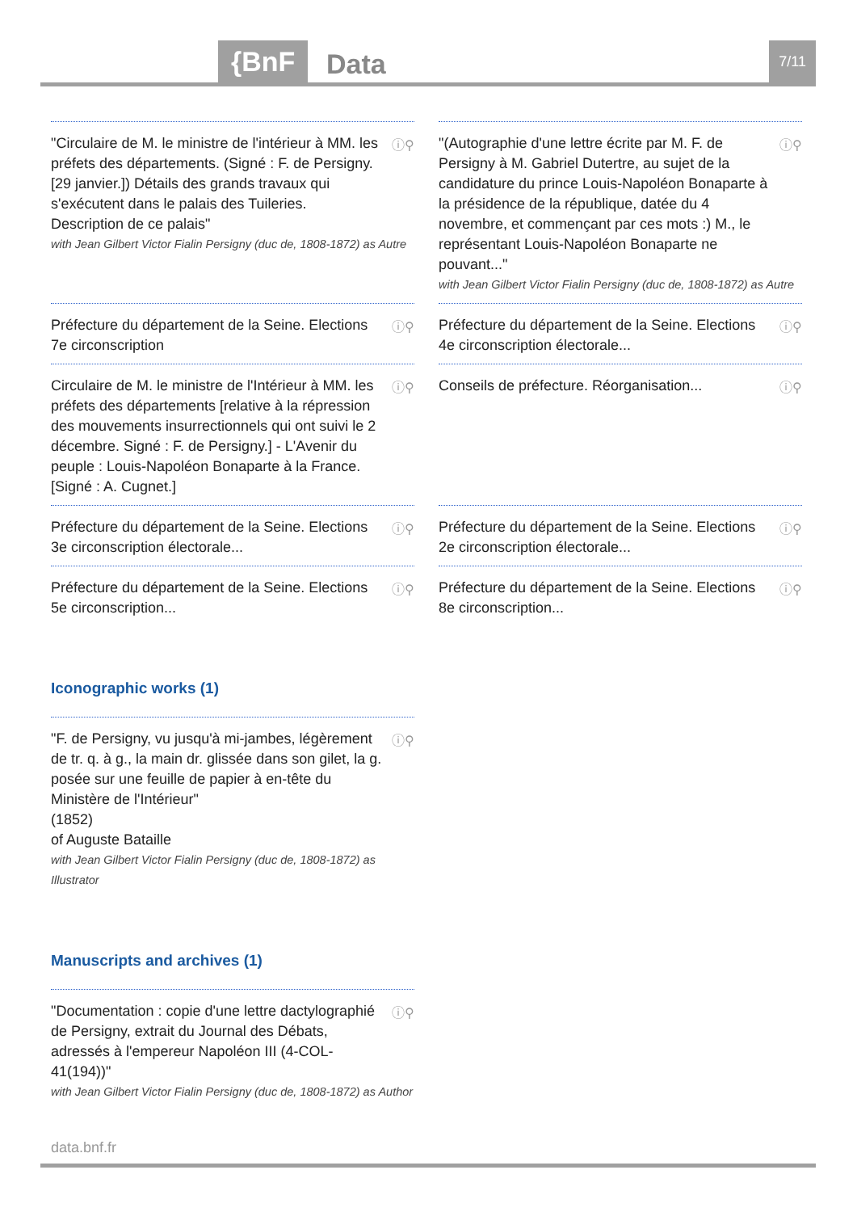{BnF Data 7/11
"Circulaire de M. le ministre de l'intérieur à MM. les préfets des départements. (Signé : F. de Persigny. [29 janvier.]) Détails des grands travaux qui s'exécutent dans le palais des Tuileries. Description de ce palais"
with Jean Gilbert Victor Fialin Persigny (duc de, 1808-1872) as Autre
ⓘ⚲
"(Autographie d'une lettre écrite par M. F. de Persigny à M. Gabriel Dutertre, au sujet de la candidature du prince Louis-Napoléon Bonaparte à la présidence de la république, datée du 4 novembre, et commençant par ces mots :) M., le représentant Louis-Napoléon Bonaparte ne pouvant..."
with Jean Gilbert Victor Fialin Persigny (duc de, 1808-1872) as Autre
ⓘ⚲
Préfecture du département de la Seine. Elections 7e circonscription
ⓘ⚲
Préfecture du département de la Seine. Elections 4e circonscription électorale...
ⓘ⚲
Circulaire de M. le ministre de l'Intérieur à MM. les préfets des départements [relative à la répression des mouvements insurrectionnels qui ont suivi le 2 décembre. Signé : F. de Persigny.] - L'Avenir du peuple : Louis-Napoléon Bonaparte à la France. [Signé : A. Cugnet.]
ⓘ⚲
Conseils de préfecture. Réorganisation...
ⓘ⚲
Préfecture du département de la Seine. Elections 3e circonscription électorale...
ⓘ⚲
Préfecture du département de la Seine. Elections 2e circonscription électorale...
ⓘ⚲
Préfecture du département de la Seine. Elections 5e circonscription...
ⓘ⚲
Préfecture du département de la Seine. Elections 8e circonscription...
ⓘ⚲
Iconographic works (1)
"F. de Persigny, vu jusqu'à mi-jambes, légèrement de tr. q. à g., la main dr. glissée dans son gilet, la g. posée sur une feuille de papier à en-tête du Ministère de l'Intérieur"
(1852)
of Auguste Bataille
with Jean Gilbert Victor Fialin Persigny (duc de, 1808-1872) as Illustrator
ⓘ⚲
Manuscripts and archives (1)
"Documentation : copie d'une lettre dactylographié de Persigny, extrait du Journal des Débats, adressés à l'empereur Napoléon III (4-COL-41(194))"
with Jean Gilbert Victor Fialin Persigny (duc de, 1808-1872) as Author
ⓘ⚲
data.bnf.fr